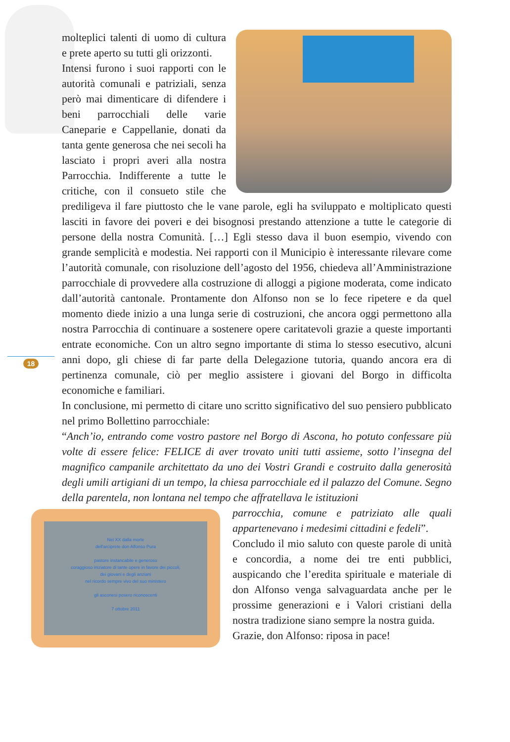18
molteplici talenti di uomo di cultura e prete aperto su tutti gli orizzonti.
Intensi furono i suoi rapporti con le autorità comunali e patriziali, senza però mai dimenticare di difendere i beni parrocchiali delle varie Caneparie e Cappellanie, donati da tanta gente generosa che nei secoli ha lasciato i propri averi alla nostra Parrocchia. Indifferente a tutte le critiche, con il consueto stile che prediligeva il fare piuttosto che le vane parole, egli ha sviluppato e moltiplicato questi lasciti in favore dei poveri e dei bisognosi prestando attenzione a tutte le categorie di persone della nostra Comunità. […] Egli stesso dava il buon esempio, vivendo con grande semplicità e modestia. Nei rapporti con il Municipio è interessante rilevare come l’autorità comunale, con risoluzione dell’agosto del 1956, chiedeva all’Amministrazione parrocchiale di provvedere alla costruzione di alloggi a pigione moderata, come indicato dall’autorità cantonale. Prontamente don Alfonso non se lo fece ripetere e da quel momento diede inizio a una lunga serie di costruzioni, che ancora oggi permettono alla nostra Parrocchia di continuare a sostenere opere caritatevoli grazie a queste importanti entrate economiche. Con un altro segno importante di stima lo stesso esecutivo, alcuni anni dopo, gli chiese di far parte della Delegazione tutoria, quando ancora era di pertinenza comunale, ciò per meglio assistere i giovani del Borgo in difficolta economiche e familiari.
In conclusione, mi permetto di citare uno scritto significativo del suo pensiero pubblicato nel primo Bollettino parrocchiale:
“Anch’io, entrando come vostro pastore nel Borgo di Ascona, ho potuto confessare più volte di essere felice: FELICE di aver trovato uniti tutti assieme, sotto l’insegna del magnifico campanile architettato da uno dei Vostri Grandi e costruito dalla generosità degli umili artigiani di un tempo, la chiesa parrocchiale ed il palazzo del Comune. Segno della parentela, non lontana nel tempo che affratellava le istituzioni
Nel XX dalla morte
dell'arciprete don Alfonso Pura
pastore instancabile e generoso
coraggioso iniziatore di tante opere in favore dei piccoli,
dei giovani e degli anziani
nel ricordo sempre vivo del suo ministero
gli asconesi posero riconoscenti
7 ottobre 2011
parrocchia, comune e patriziato alle quali appartenevano i medesimi cittadini e fedeli”.
Concludo il mio saluto con queste parole di unità e concordia, a nome dei tre enti pubblici, auspicando che l’eredita spirituale e materiale di don Alfonso venga salvaguardata anche per le prossime generazioni e i Valori cristiani della nostra tradizione siano sempre la nostra guida.
Grazie, don Alfonso: riposa in pace!